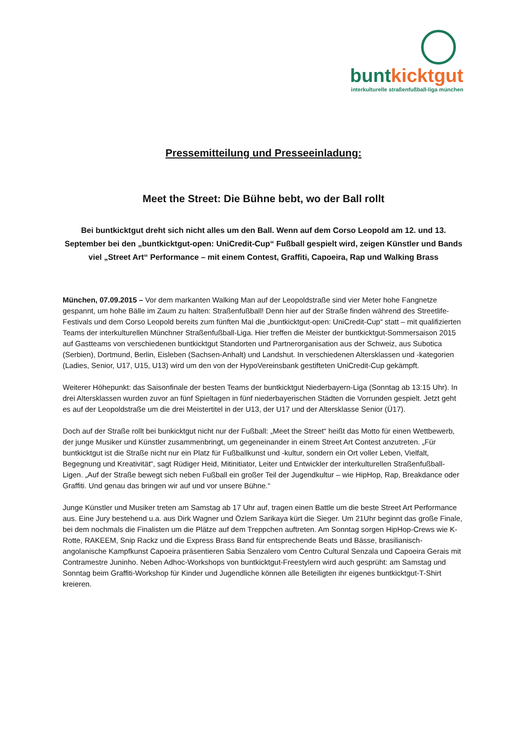bunt kicktgut
interkulturelle straßenfußball-liga münchen
Pressemitteilung und Presseeinladung:
Meet the Street: Die Bühne bebt, wo der Ball rollt
Bei buntkicktgut dreht sich nicht alles um den Ball. Wenn auf dem Corso Leopold am 12. und 13. September bei den „buntkicktgut-open: UniCredit-Cup“ Fußball gespielt wird, zeigen Künstler und Bands viel „Street Art“ Performance – mit einem Contest, Graffiti, Capoeira, Rap und Walking Brass
München, 07.09.2015 – Vor dem markanten Walking Man auf der Leopoldstraße sind vier Meter hohe Fangnetze gespannt, um hohe Bälle im Zaum zu halten: Straßenfußball! Denn hier auf der Straße finden während des Streetlife-Festivals und dem Corso Leopold bereits zum fünften Mal die „buntkicktgut-open: UniCredit-Cup“ statt – mit qualifizierten Teams der interkulturellen Münchner Straßenfußball-Liga. Hier treffen die Meister der buntkicktgut-Sommersaison 2015 auf Gastteams von verschiedenen buntkicktgut Standorten und Partnerorganisation aus der Schweiz, aus Subotica (Serbien), Dortmund, Berlin, Eisleben (Sachsen-Anhalt) und Landshut. In verschiedenen Altersklassen und -kategorien (Ladies, Senior, U17, U15, U13) wird um den von der HypoVereinsbank gestifteten UniCredit-Cup gekämpft.
Weiterer Höhepunkt: das Saisonfinale der besten Teams der buntkicktgut Niederbayern-Liga (Sonntag ab 13:15 Uhr). In drei Altersklassen wurden zuvor an fünf Spieltagen in fünf niederbayerischen Städten die Vorrunden gespielt. Jetzt geht es auf der Leopoldstraße um die drei Meistertitel in der U13, der U17 und der Altersklasse Senior (Ü17).
Doch auf der Straße rollt bei bunkicktgut nicht nur der Fußball: „Meet the Street“ heißt das Motto für einen Wettbewerb, der junge Musiker und Künstler zusammenbringt, um gegeneinander in einem Street Art Contest anzutreten. „Für buntkicktgut ist die Straße nicht nur ein Platz für Fußballkunst und -kultur, sondern ein Ort voller Leben, Vielfalt, Begegnung und Kreativität“, sagt Rüdiger Heid, Mitinitiator, Leiter und Entwickler der interkulturellen Straßenfußball-Ligen. „Auf der Straße bewegt sich neben Fußball ein großer Teil der Jugendkultur – wie HipHop, Rap, Breakdance oder Graffiti. Und genau das bringen wir auf und vor unsere Bühne.“
Junge Künstler und Musiker treten am Samstag ab 17 Uhr auf, tragen einen Battle um die beste Street Art Performance aus. Eine Jury bestehend u.a. aus Dirk Wagner und Özlem Sarikaya kürt die Sieger. Um 21Uhr beginnt das große Finale, bei dem nochmals die Finalisten um die Plätze auf dem Treppchen auftreten. Am Sonntag sorgen HipHop-Crews wie K-Rotte, RAKEEM, Snip Rackz und die Express Brass Band für entsprechende Beats und Bässe, brasilianisch-angolanische Kampfkunst Capoeira präsentieren Sabia Senzalero vom Centro Cultural Senzala und Capoeira Gerais mit Contramestre Juninho. Neben Adhoc-Workshops von buntkicktgut-Freestylern wird auch gesprüht: am Samstag und Sonntag beim Graffiti-Workshop für Kinder und Jugendliche können alle Beteiligten ihr eigenes buntkicktgut-T-Shirt kreieren.